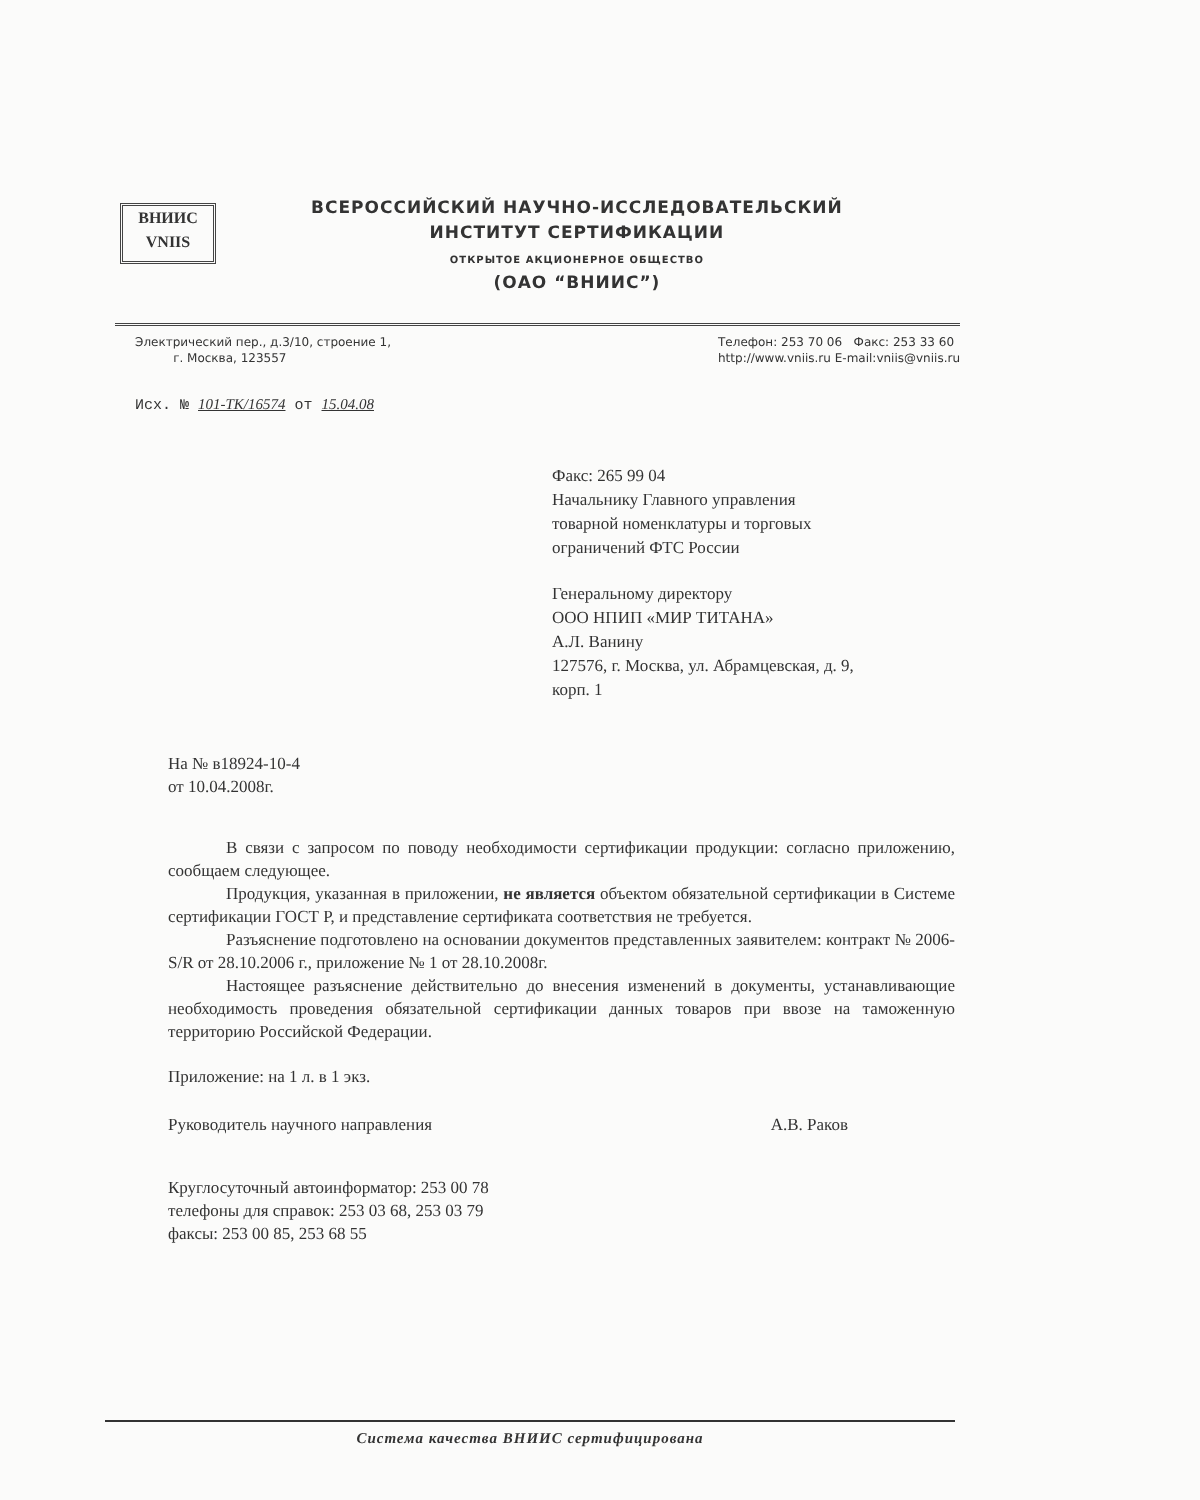ВНИИС
VNIIS
ВСЕРОССИЙСКИЙ НАУЧНО-ИССЛЕДОВАТЕЛЬСКИЙ
ИНСТИТУТ СЕРТИФИКАЦИИ
ОТКРЫТОЕ АКЦИОНЕРНОЕ ОБЩЕСТВО
(ОАО “ВНИИС”)
Электрический пер., д.3/10, строение 1,
г. Москва, 123557
Телефон: 253 70 06 Факс: 253 33 60
http://www.vniis.ru E-mail:vniis@vniis.ru
Исх. № 101-ТК/16574 от 15.04.08
Факс: 265 99 04
Начальнику Главного управления
товарной номенклатуры и торговых
ограничений ФТС России
Генеральному директору
ООО НПИП «МИР ТИТАНА»
А.Л. Ванину
127576, г. Москва, ул. Абрамцевская, д. 9,
корп. 1
На № в18924-10-4
от 10.04.2008г.
В связи с запросом по поводу необходимости сертификации продукции: согласно приложению, сообщаем следующее.
Продукция, указанная в приложении, не является объектом обязательной сертификации в Системе сертификации ГОСТ Р, и представление сертификата соответствия не требуется.
Разъяснение подготовлено на основании документов представленных заявителем: контракт № 2006-S/R от 28.10.2006 г., приложение № 1 от 28.10.2008г.
Настоящее разъяснение действительно до внесения изменений в документы, устанавливающие необходимость проведения обязательной сертификации данных товаров при ввозе на таможенную территорию Российской Федерации.
Приложение: на 1 л. в 1 экз.
Руководитель научного направления А.В. Раков
Круглосуточный автоинформатор: 253 00 78
телефоны для справок: 253 03 68, 253 03 79
факсы: 253 00 85, 253 68 55
Система качества ВНИИС сертифицирована